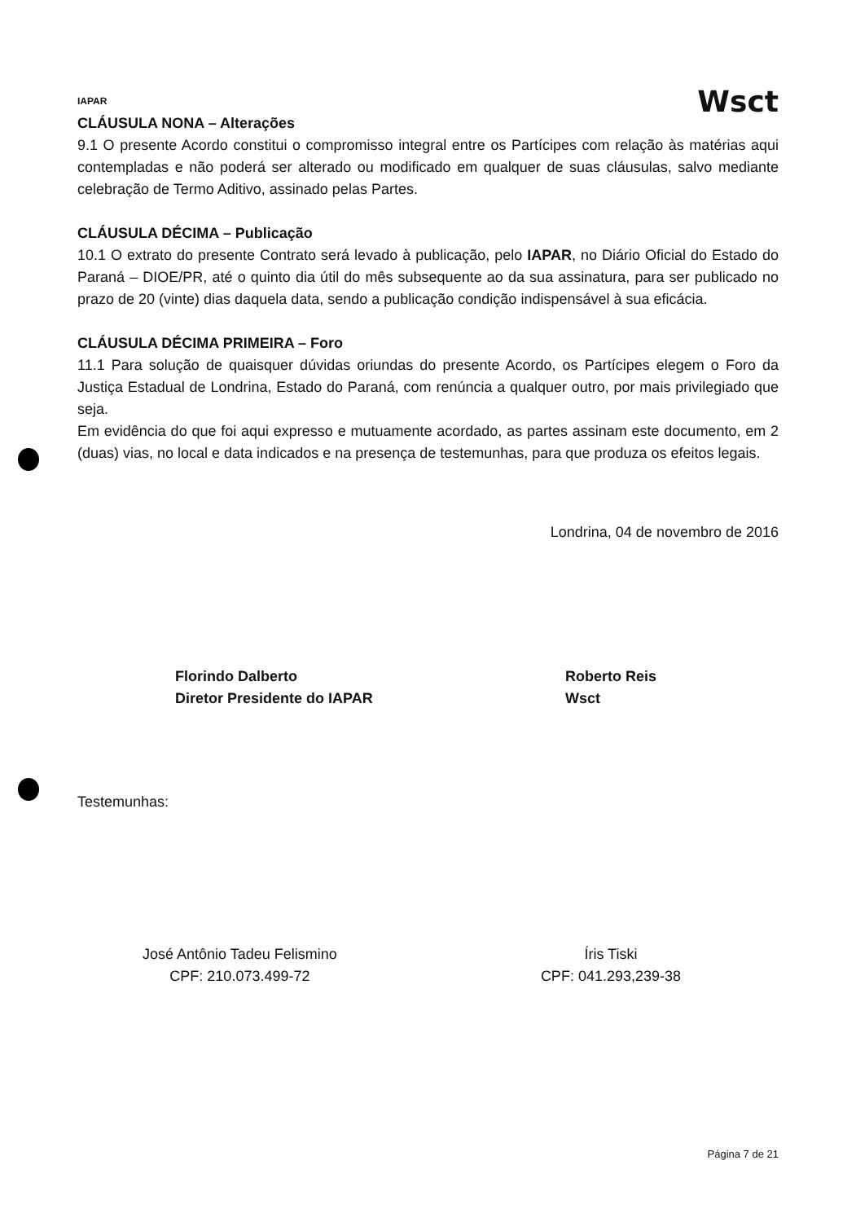IAPAR
Wsct
CLÁUSULA NONA – Alterações
9.1 O presente Acordo constitui o compromisso integral entre os Partícipes com relação às matérias aqui contempladas e não poderá ser alterado ou modificado em qualquer de suas cláusulas, salvo mediante celebração de Termo Aditivo, assinado pelas Partes.
CLÁUSULA DÉCIMA – Publicação
10.1 O extrato do presente Contrato será levado à publicação, pelo IAPAR, no Diário Oficial do Estado do Paraná – DIOE/PR, até o quinto dia útil do mês subsequente ao da sua assinatura, para ser publicado no prazo de 20 (vinte) dias daquela data, sendo a publicação condição indispensável à sua eficácia.
CLÁUSULA DÉCIMA PRIMEIRA – Foro
11.1 Para solução de quaisquer dúvidas oriundas do presente Acordo, os Partícipes elegem o Foro da Justiça Estadual de Londrina, Estado do Paraná, com renúncia a qualquer outro, por mais privilegiado que seja.
Em evidência do que foi aqui expresso e mutuamente acordado, as partes assinam este documento, em 2 (duas) vias, no local e data indicados e na presença de testemunhas, para que produza os efeitos legais.
Londrina, 04 de novembro de 2016
Florindo Dalberto
Diretor Presidente do IAPAR
Roberto Reis
Wsct
Testemunhas:
José Antônio Tadeu Felismino
CPF: 210.073.499-72
Íris Tiski
CPF: 041.293,239-38
Página 7 de 21